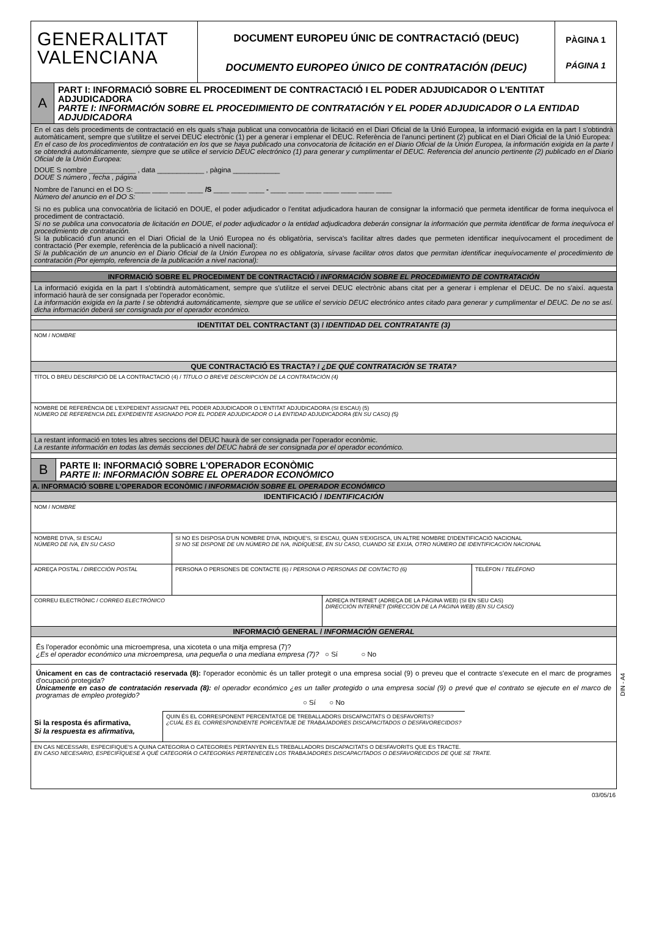GENERALITAT
VALENCIANA
DOCUMENT EUROPEU ÚNIC DE CONTRACTACIÓ (DEUC)
DOCUMENTO EUROPEO ÚNICO DE CONTRATACIÓN (DEUC)
PÀGINA 1
PÁGINA 1
A
PART I: INFORMACIÓ SOBRE EL PROCEDIMENT DE CONTRACTACIÓ I EL PODER ADJUDICADOR O L'ENTITAT ADJUDICADORA
PARTE I: INFORMACIÓN SOBRE EL PROCEDIMIENTO DE CONTRATACIÓN Y EL PODER ADJUDICADOR O LA ENTIDAD ADJUDICADORA
En el cas dels procediments de contractació en els quals s'haja publicat una convocatòria de licitació en el Diari Oficial de la Unió Europea, la informació exigida en la part I s'obtindrà automàticament, sempre que s'utilitze el servei DEUC electrònic (1) per a generar i emplenar el DEUC. Referència de l'anunci pertinent (2) publicat en el Diari Oficial de la Unió Europea:
En el caso de los procedimientos de contratación en los que se haya publicado una convocatoria de licitación en el Diario Oficial de la Unión Europea, la información exigida en la parte I se obtendrá automáticamente, siempre que se utilice el servicio DEUC electrónico (1) para generar y cumplimentar el DEUC. Referencia del anuncio pertinente (2) publicado en el Diario Oficial de la Unión Europea:
DOUE S nombre ____________ , data ____________ , pàgina ____________
DOUE S número , fecha , página
Nombre de l'anunci en el DO S: ____ ____ ____ ____ /S ____ ____ ____ - ____ ____ ____ ____ ____ ____ ____
Número del anuncio en el DO S:
Si no es publica una convocatòria de licitació en DOUE, el poder adjudicador o l'entitat adjudicadora hauran de consignar la informació que permeta identificar de forma inequívoca el procediment de contractació.
Si no se publica una convocatoria de licitación en DOUE, el poder adjudicador o la entidad adjudicadora deberán consignar la información que permita identificar de forma inequívoca el procedimiento de contratación.
Si la publicació d'un anunci en el Diari Oficial de la Unió Europea no és obligatòria, servisca's facilitar altres dades que permeten identificar inequívocament el procediment de contractació (Per exemple, referència de la publicació a nivell nacional):
Si la publicación de un anuncio en el Diario Oficial de la Unión Europea no es obligatoria, sírvase facilitar otros datos que permitan identificar inequívocamente el procedimiento de contratación (Por ejemplo, referencia de la publicación a nivel nacional):
INFORMACIÓ SOBRE EL PROCEDIMENT DE CONTRACTACIÓ / INFORMACIÓN SOBRE EL PROCEDIMIENTO DE CONTRATACIÓN
La informació exigida en la part I s'obtindrà automàticament, sempre que s'utilitze el servei DEUC electrònic abans citat per a generar i emplenar el DEUC. De no s'així. aquesta informació haurà de ser consignada per l'operador econòmic.
La información exigida en la parte I se obtendrá automáticamente, siempre que se utilice el servicio DEUC electrónico antes citado para generar y cumplimentar el DEUC. De no se así. dicha información deberá ser consignada por el operador económico.
IDENTITAT DEL CONTRACTANT (3) / IDENTIDAD DEL CONTRATANTE (3)
NOM / NOMBRE
QUE CONTRACTACIÓ ES TRACTA? / ¿DE QUÉ CONTRATACIÓN SE TRATA?
TÍTOL O BREU DESCRIPCIÓ DE LA CONTRACTACIÓ (4) / TÍTULO O BREVE DESCRIPCIÓN DE LA CONTRATACIÓN (4)
NOMBRE DE REFERÈNCIA DE L'EXPEDIENT ASSIGNAT PEL PODER ADJUDICADOR O L'ENTITAT ADJUDICADORA (SI ESCAU) (5)
NÚMERO DE REFERENCIA DEL EXPEDIENTE ASIGNADO POR EL PODER ADJUDICADOR O LA ENTIDAD ADJUDICADORA (EN SU CASO) (5)
La restant informació en totes les altres seccions del DEUC haurà de ser consignada per l'operador econòmic.
La restante información en todas las demás secciones del DEUC habrá de ser consignada por el operador económico.
B
PARTE II: INFORMACIÓ SOBRE L'OPERADOR ECONÒMIC
PARTE II: INFORMACIÓN SOBRE EL OPERADOR ECONÓMICO
A. INFORMACIÓ SOBRE L'OPERADOR ECONÒMIC / INFORMACIÓN SOBRE EL OPERADOR ECONÓMICO
IDENTIFICACIÓ / IDENTIFICACIÓN
NOM / NOMBRE
NOMBRE D'IVA, SI ESCAU
NÚMERO DE IVA, EN SU CASO
SI NO ES DISPOSA D'UN NOMBRE D'IVA, INDIQUE'S, SI ESCAU, QUAN S'EXIGISCA, UN ALTRE NOMBRE D'IDENTIFICACIÓ NACIONAL
SI NO SE DISPONE DE UN NÚMERO DE IVA, INDÍQUESE, EN SU CASO, CUANDO SE EXIJA, OTRO NÚMERO DE IDENTIFICACIÓN NACIONAL
ADREÇA POSTAL / DIRECCIÓN POSTAL PERSONA O PERSONES DE CONTACTE (6) / PERSONA O PERSONAS DE CONTACTO (6) TELÈFON / TELÉFONO
CORREU ELECTRÒNIC / CORREO ELECTRÓNICO ADREÇA INTERNET (ADREÇA DE LA PÀGINA WEB) (SI EN SEU CAS)
DIRECCIÓN INTERNET (DIRECCIÓN DE LA PÁGINA WEB) (EN SU CASO)
INFORMACIÓ GENERAL / INFORMACIÓN GENERAL
És l'operador econòmic una microempresa, una xicoteta o una mitja empresa (7)?
¿Es el operador económico una microempresa, una pequeña o una mediana empresa (7)? ○ Sí ○ No
Únicament en cas de contractació reservada (8): l'operador econòmic és un taller protegit o una empresa social (9) o preveu que el contracte s'execute en el marc de programes d'ocupació protegida?
Únicamente en caso de contratación reservada (8): el operador económico ¿es un taller protegido o una empresa social (9) o prevé que el contrato se ejecute en el marco de programas de empleo protegido?
○ Sí ○ No
Si la resposta és afirmativa,
Si la respuesta es afirmativa,
QUIN ÉS EL CORRESPONENT PERCENTATGE DE TREBALLADORS DISCAPACITATS O DESFAVORITS?
¿CUÁL ES EL CORRESPONDIENTE PORCENTAJE DE TRABAJADORES DISCAPACITADOS O DESFAVORECIDOS?
EN CAS NECESSARI, ESPECIFIQUE'S A QUINA CATEGORIA O CATEGORIES PERTANYEN ELS TREBALLADORS DISCAPACITATS O DESFAVORITS QUE ES TRACTE.
EN CASO NECESARIO, ESPECIFÍQUESE A QUÉ CATEGORÍA O CATEGORÍAS PERTENECEN LOS TRABAJADORES DISCAPACITADOS O DESFAVORECIDOS DE QUE SE TRATE.
DIN - A4
03/05/16